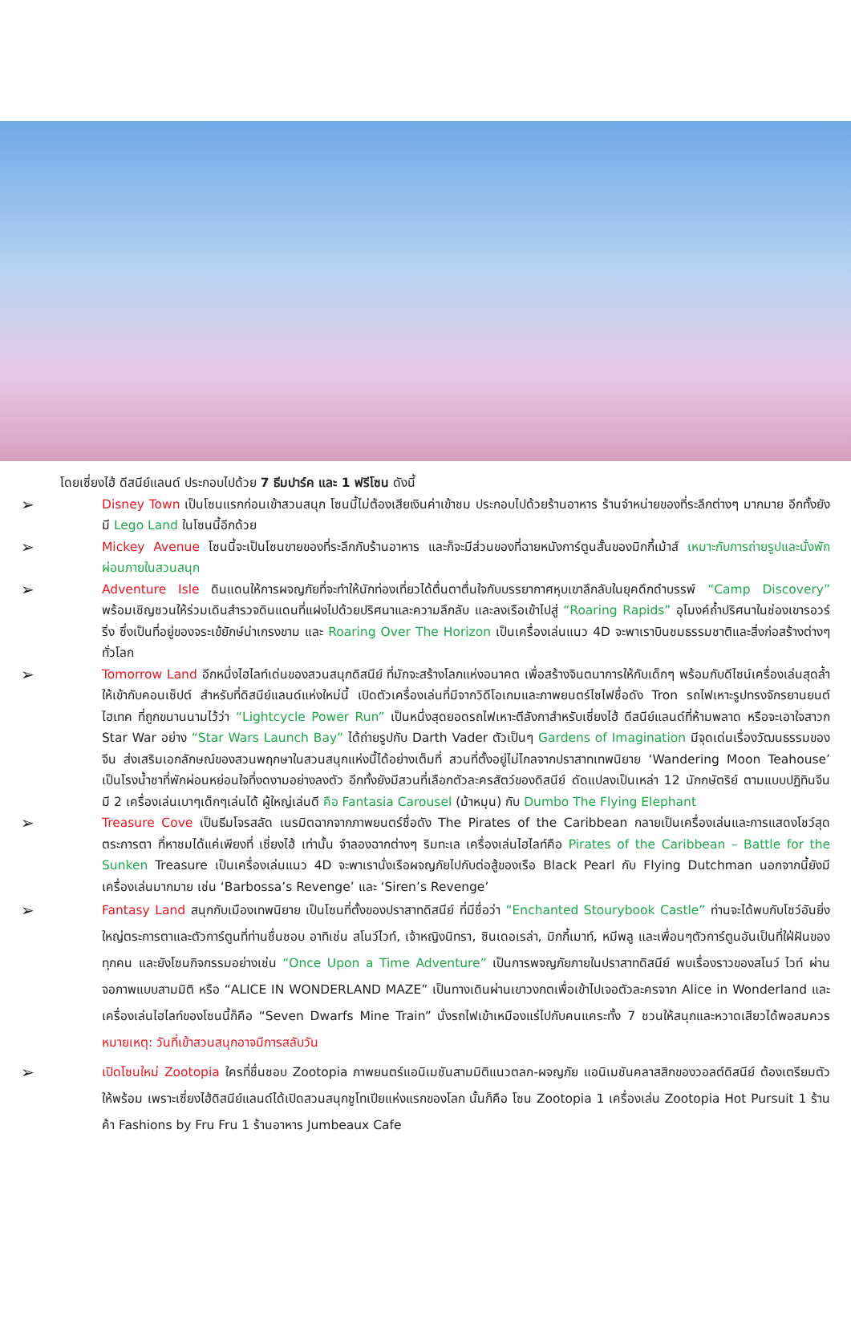โดยเซี่ยงไฮ้ ดีสนีย์แลนด์ ประกอบไปด้วย 7 ธีมปาร์ค และ 1 ฟรีโซน ดังนี้
➢
Disney Town เป็นโซนแรกก่อนเข้าสวนสนุก โซนนี้ไม่ต้องเสียเงินค่าเข้าชม ประกอบไปด้วยร้านอาหาร ร้านจำหน่ายของที่ระลึกต่างๆ มากมาย อีกทั้งยังมี Lego Land ในโซนนี้อีกด้วย
➢
Mickey Avenue โซนนี้จะเป็นโซนขายของที่ระลึกกับร้านอาหาร และก็จะมีส่วนของที่ฉายหนังการ์ตูนสั้นของมิกกี้เม้าส์ เหมาะกับการถ่ายรูปและนั่งพักผ่อนภายในสวนสนุก
➢
Adventure Isle ดินแดนให้การผจญภัยที่จะทำให้นักท่องเที่ยวได้ตื่นตาตื่นใจกับบรรยากาศหุบเขาลึกลับในยุคดึกดำบรรพ์ “Camp Discovery” พร้อมเชิญชวนให้ร่วมเดินสำรวจดินแดนที่แฝงไปด้วยปริศนาและความลึกลับ และลงเรือเข้าไปสู่ “Roaring Rapids” อุโมงค์ถ้ำปริศนาในช่องเขารอวร์ริ่ง ซึ่งเป็นที่อยู่ของจระเข้ยักษ์น่าเกรงขาม และ Roaring Over The Horizon เป็นเครื่องเล่นแนว 4D จะพาเราบินชมธรรมชาติและสิ่งก่อสร้างต่างๆทั่วโลก
➢
Tomorrow Land อีกหนึ่งไฮไลท์เด่นของสวนสนุกดิสนีย์ ที่มักจะสร้างโลกแห่งอนาคต เพื่อสร้างจินตนาการให้กับเด็กๆ พร้อมกับดีไซน์เครื่องเล่นสุดล้ำให้เข้ากับคอนเซ็ปต์ สำหรับที่ดิสนีย์แลนด์แห่งใหม่นี้ เปิดตัวเครื่องเล่นที่มีจากวิดีโอเกมและภาพยนตร์ไซไฟชื่อดัง Tron รถไฟเหาะรูปทรงจักรยานยนต์ไฮเทค ที่ถูกขนานนามไว้ว่า “Lightcycle Power Run” เป็นหนึ่งสุดยอดรถไฟเหาะตีลังกาสำหรับเซี่ยงไฮ้ ดีสนีย์แลนด์ที่ห้ามพลาด หรือจะเอาใจสาวก Star War อย่าง “Star Wars Launch Bay” ได้ถ่ายรูปกับ Darth Vader ตัวเป็นๆ Gardens of Imagination มีจุดเด่นเรื่องวัฒนธรรมของจีน ส่งเสริมเอกลักษณ์ของสวนพฤกษาในสวนสนุกแห่งนี้ได้อย่างเต็มที่ สวนที่ตั้งอยู่ไม่ไกลจากปราสาทเทพนิยาย ‘Wandering Moon Teahouse’ เป็นโรงน้ำชาที่พักผ่อนหย่อนใจที่งดงามอย่างลงตัว อีกทั้งยังมีสวนที่เลือกตัวละครสัตว์ของดิสนีย์ ดัดแปลงเป็นเหล่า 12 นักกษัตริย์ ตามแบบปฏิทินจีน มี 2 เครื่องเล่นเบาๆเด็กๆเล่นได้ ผู้ใหญ่เล่นดี คือ Fantasia Carousel (ม้าหมุน) กับ Dumbo The Flying Elephant
➢
Treasure Cove เป็นธีมโจรสลัด เนรมิตฉากจากภาพยนตร์ชื่อดัง The Pirates of the Caribbean กลายเป็นเครื่องเล่นและการแสดงโชว์สุดตระการตา ที่หาชมได้แค่เพียงที่ เซี่ยงไฮ้ เท่านั้น จำลองฉากต่างๆ ริมทะเล เครื่องเล่นไฮไลท์คือ Pirates of the Caribbean – Battle for the Sunken Treasure เป็นเครื่องเล่นแนว 4D จะพาเรานั่งเรือผจญภัยไปกับต่อสู้ของเรือ Black Pearl กับ Flying Dutchman นอกจากนี้ยังมีเครื่องเล่นมากมาย เช่น ‘Barbossa’s Revenge’ และ ‘Siren’s Revenge’
➢
Fantasy Land สนุกกับเมืองเทพนิยาย เป็นโซนที่ตั้งของปราสาทดิสนีย์ ที่มีชื่อว่า “Enchanted Stourybook Castle” ท่านจะได้พบกับโชว์อันยิ่งใหญ่ตระการตาและตัวการ์ตูนที่ท่านชื่นชอบ อาทิเช่น สโนว์ไวท์, เจ้าหญิงนิทรา, ซินเดอเรล่า, มิกกี้เมาท์, หมีพลู และเพื่อนๆตัวการ์ตูนอันเป็นที่ใฝ่ฝันของทุกคน และยังโซนกิจกรรมอย่างเช่น “Once Upon a Time Adventure” เป็นการพจญภัยภายในปราสาทดิสนีย์ พบเรื่องราวของสโนว์ ไวท์ ผ่านจอภาพแบบสามมิติ หรือ “ALICE IN WONDERLAND MAZE” เป็นทางเดินผ่านเขาวงกตเพื่อเข้าไปเจอตัวละครจาก Alice in Wonderland และเครื่องเล่นไฮไลท์ของโซนนี้ก็คือ “Seven Dwarfs Mine Train” นั่งรถไฟเข้าเหมืองแร่ไปกับคนแคระทั้ง 7 ชวนให้สนุกและหวาดเสียวได้พอสมควร หมายเหตุ: วันที่เข้าสวนสนุกอาจมีการสลับวัน
➢
เปิดโซนใหม่ Zootopia ใครที่ชื่นชอบ Zootopia ภาพยนตร์แอนิเมชันสามมิติแนวตลก-ผจญภัย แอนิเมชันคลาสสิกของวอลต์ดิสนีย์ ต้องเตรียมตัวให้พร้อม เพราะเซี่ยงไฮ้ดิสนีย์แลนด์ได้เปิดสวนสนุกซูโทเปียแห่งแรกของโลก นั้นก็คือ โซน Zootopia 1 เครื่องเล่น Zootopia Hot Pursuit 1 ร้านค้า Fashions by Fru Fru 1 ร้านอาหาร Jumbeaux Cafe